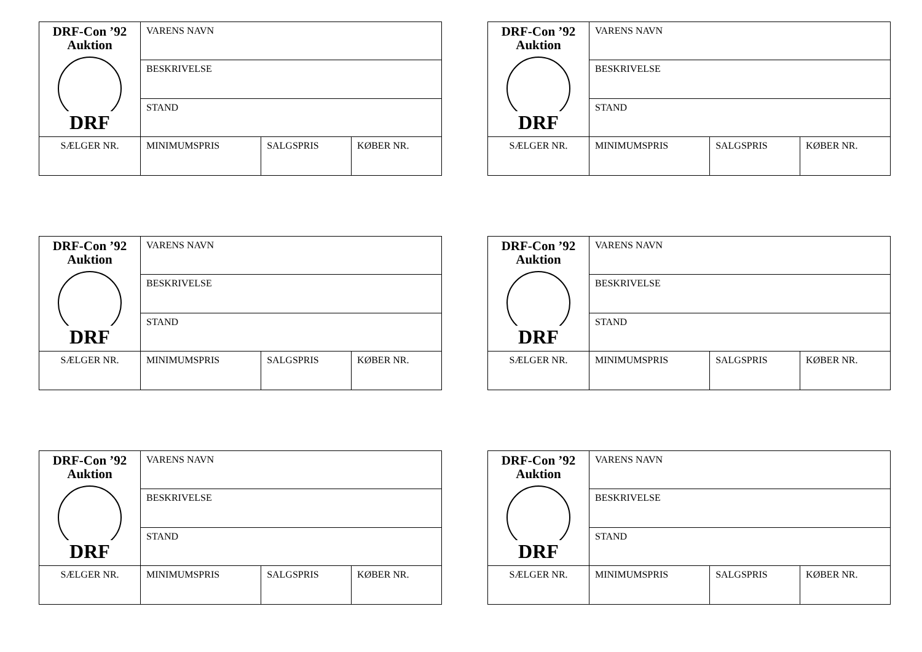| DRF-Con ’92 Auktion DRF | VARENS NAVN | | |
| | BESKRIVELSE | | |
| | STAND | | |
| SÆLGER NR. | MINIMUMSPRIS | SALGSPRIS | KØBER NR. |
| DRF-Con ’92 Auktion DRF | VARENS NAVN | | |
| | BESKRIVELSE | | |
| | STAND | | |
| SÆLGER NR. | MINIMUMSPRIS | SALGSPRIS | KØBER NR. |
| DRF-Con ’92 Auktion DRF | VARENS NAVN | | |
| | BESKRIVELSE | | |
| | STAND | | |
| SÆLGER NR. | MINIMUMSPRIS | SALGSPRIS | KØBER NR. |
| DRF-Con ’92 Auktion DRF | VARENS NAVN | | |
| | BESKRIVELSE | | |
| | STAND | | |
| SÆLGER NR. | MINIMUMSPRIS | SALGSPRIS | KØBER NR. |
| DRF-Con ’92 Auktion DRF | VARENS NAVN | | |
| | BESKRIVELSE | | |
| | STAND | | |
| SÆLGER NR. | MINIMUMSPRIS | SALGSPRIS | KØBER NR. |
| DRF-Con ’92 Auktion DRF | VARENS NAVN | | |
| | BESKRIVELSE | | |
| | STAND | | |
| SÆLGER NR. | MINIMUMSPRIS | SALGSPRIS | KØBER NR. |